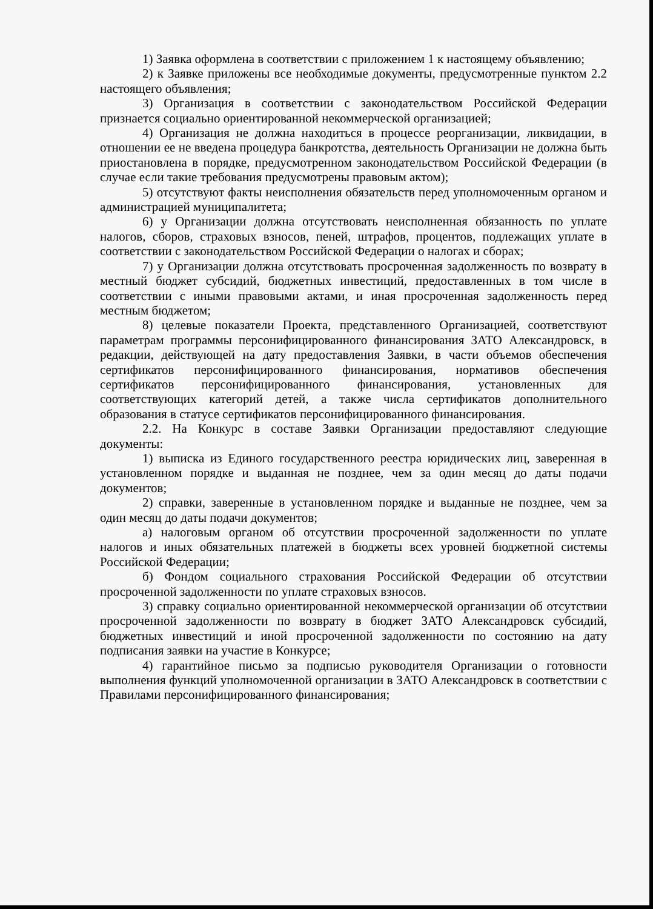1) Заявка оформлена в соответствии с приложением 1 к настоящему объявлению;
2) к Заявке приложены все необходимые документы, предусмотренные пунктом 2.2 настоящего объявления;
3) Организация в соответствии с законодательством Российской Федерации признается социально ориентированной некоммерческой организацией;
4) Организация не должна находиться в процессе реорганизации, ликвидации, в отношении ее не введена процедура банкротства, деятельность Организации не должна быть приостановлена в порядке, предусмотренном законодательством Российской Федерации (в случае если такие требования предусмотрены правовым актом);
5) отсутствуют факты неисполнения обязательств перед уполномоченным органом и администрацией муниципалитета;
6) у Организации должна отсутствовать неисполненная обязанность по уплате налогов, сборов, страховых взносов, пеней, штрафов, процентов, подлежащих уплате в соответствии с законодательством Российской Федерации о налогах и сборах;
7) у Организации должна отсутствовать просроченная задолженность по возврату в местный бюджет субсидий, бюджетных инвестиций, предоставленных в том числе в соответствии с иными правовыми актами, и иная просроченная задолженность перед местным бюджетом;
8) целевые показатели Проекта, представленного Организацией, соответствуют параметрам программы персонифицированного финансирования ЗАТО Александровск, в редакции, действующей на дату предоставления Заявки, в части объемов обеспечения сертификатов персонифицированного финансирования, нормативов обеспечения сертификатов персонифицированного финансирования, установленных для соответствующих категорий детей, а также числа сертификатов дополнительного образования в статусе сертификатов персонифицированного финансирования.
2.2. На Конкурс в составе Заявки Организации предоставляют следующие документы:
1) выписка из Единого государственного реестра юридических лиц, заверенная в установленном порядке и выданная не позднее, чем за один месяц до даты подачи документов;
2) справки, заверенные в установленном порядке и выданные не позднее, чем за один месяц до даты подачи документов;
а) налоговым органом об отсутствии просроченной задолженности по уплате налогов и иных обязательных платежей в бюджеты всех уровней бюджетной системы Российской Федерации;
б) Фондом социального страхования Российской Федерации об отсутствии просроченной задолженности по уплате страховых взносов.
3) справку социально ориентированной некоммерческой организации об отсутствии просроченной задолженности по возврату в бюджет ЗАТО Александровск субсидий, бюджетных инвестиций и иной просроченной задолженности по состоянию на дату подписания заявки на участие в Конкурсе;
4) гарантийное письмо за подписью руководителя Организации о готовности выполнения функций уполномоченной организации в ЗАТО Александровск в соответствии с Правилами персонифицированного финансирования;